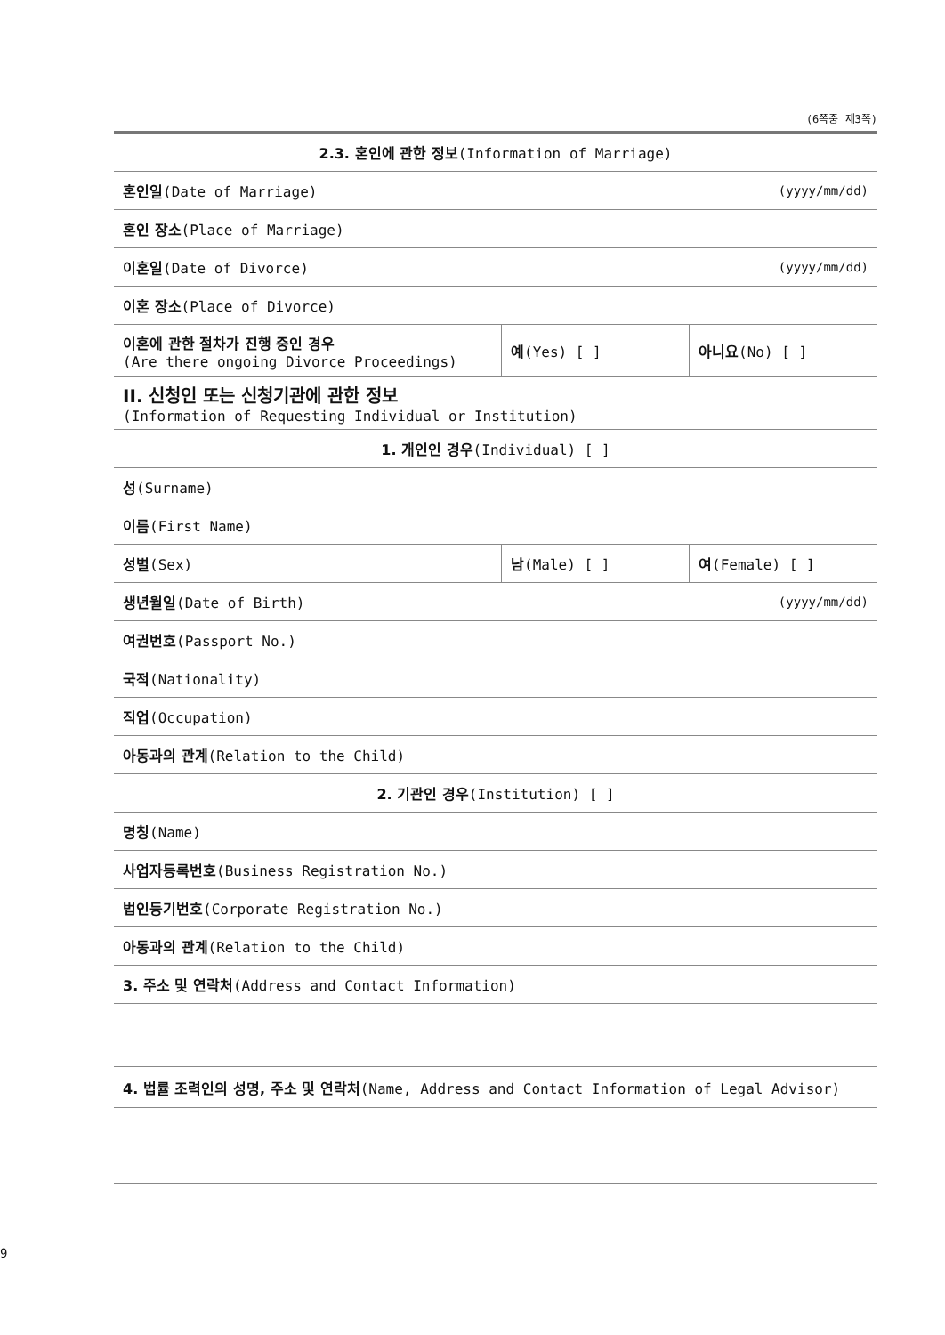(6쪽중 제3쪽)
| 2.3. 혼인에 관한 정보 (Information of Marriage) | | |
| 혼인일 (Date of Marriage) | | (yyyy/mm/dd) |
| 혼인 장소 (Place of Marriage) | | |
| 이혼일 (Date of Divorce) | | (yyyy/mm/dd) |
| 이혼 장소 (Place of Divorce) | | |
| 이혼에 관한 절차가 진행 중인 경우 (Are there ongoing Divorce Proceedings) | 예 (Yes) [ ] | 아니요 (No) [ ] |
| II. 신청인 또는 신청기관에 관한 정보 (Information of Requesting Individual or Institution) | | |
| 1. 개인인 경우 (Individual) [ ] | | |
| 성 (Surname) | | |
| 이름 (First Name) | | |
| 성별 (Sex) | 남 (Male) [ ] | 여 (Female) [ ] |
| 생년월일 (Date of Birth) | | (yyyy/mm/dd) |
| 여권번호 (Passport No.) | | |
| 국적 (Nationality) | | |
| 직업 (Occupation) | | |
| 아동과의 관계 (Relation to the Child) | | |
| 2. 기관인 경우 (Institution) [ ] | | |
| 명칭 (Name) | | |
| 사업자등록번호 (Business Registration No.) | | |
| 법인등기번호 (Corporate Registration No.) | | |
| 아동과의 관계 (Relation to the Child) | | |
| 3. 주소 및 연락처 (Address and Contact Information) | | |
| 4. 법률 조력인의 성명, 주소 및 연락처 (Name, Address and Contact Information of Legal Advisor) | | |
9